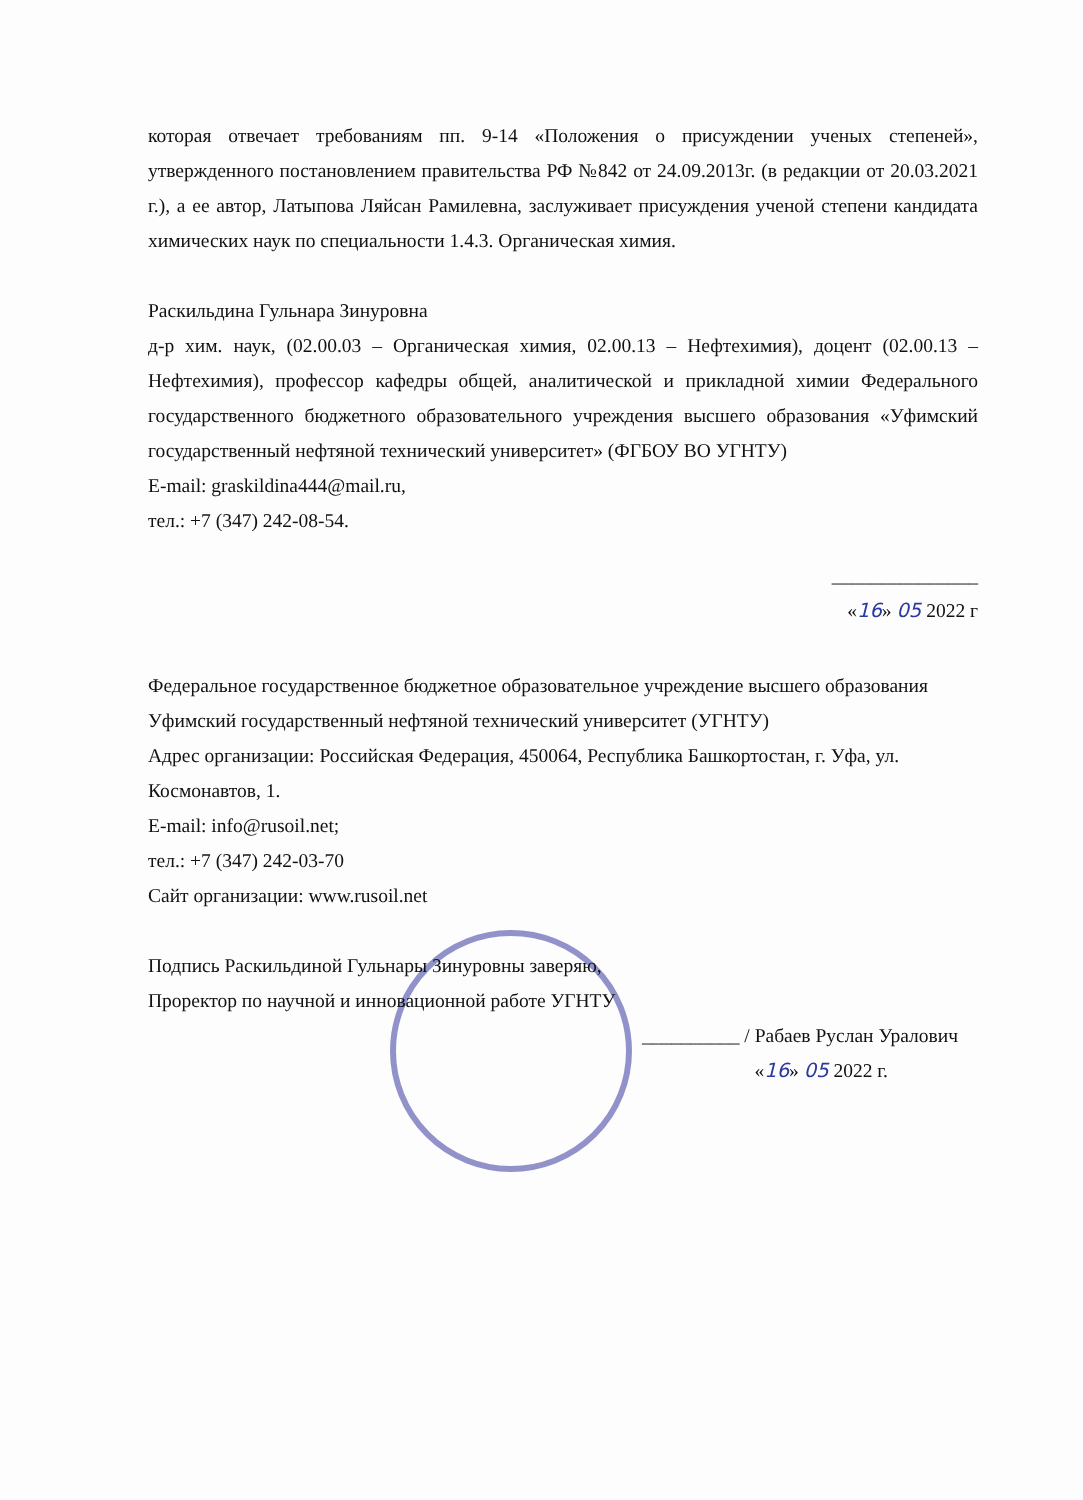которая отвечает требованиям пп. 9-14 «Положения о присуждении ученых степеней», утвержденного постановлением правительства РФ №842 от 24.09.2013г. (в редакции от 20.03.2021 г.), а ее автор, Латыпова Ляйсан Рамилевна, заслуживает присуждения ученой степени кандидата химических наук по специальности 1.4.3. Органическая химия.
Раскильдина Гульнара Зинуровна
д-р хим. наук, (02.00.03 – Органическая химия, 02.00.13 – Нефтехимия), доцент (02.00.13 – Нефтехимия), профессор кафедры общей, аналитической и прикладной химии Федерального государственного бюджетного образовательного учреждения высшего образования «Уфимский государственный нефтяной технический университет» (ФГБОУ ВО УГНТУ)
E-mail: graskildina444@mail.ru,
тел.: +7 (347) 242-08-54.
_______________
«16» 05 2022 г
Федеральное государственное бюджетное образовательное учреждение высшего образования Уфимский государственный нефтяной технический университет (УГНТУ)
Адрес организации: Российская Федерация, 450064, Республика Башкортостан, г. Уфа, ул. Космонавтов, 1.
E-mail: info@rusoil.net;
тел.: +7 (347) 242-03-70
Сайт организации: www.rusoil.net
Подпись Раскильдиной Гульнары Зинуровны заверяю,
Проректор по научной и инновационной работе УГНТУ
__________ / Рабаев Руслан Уралович
«16» 05 2022 г.